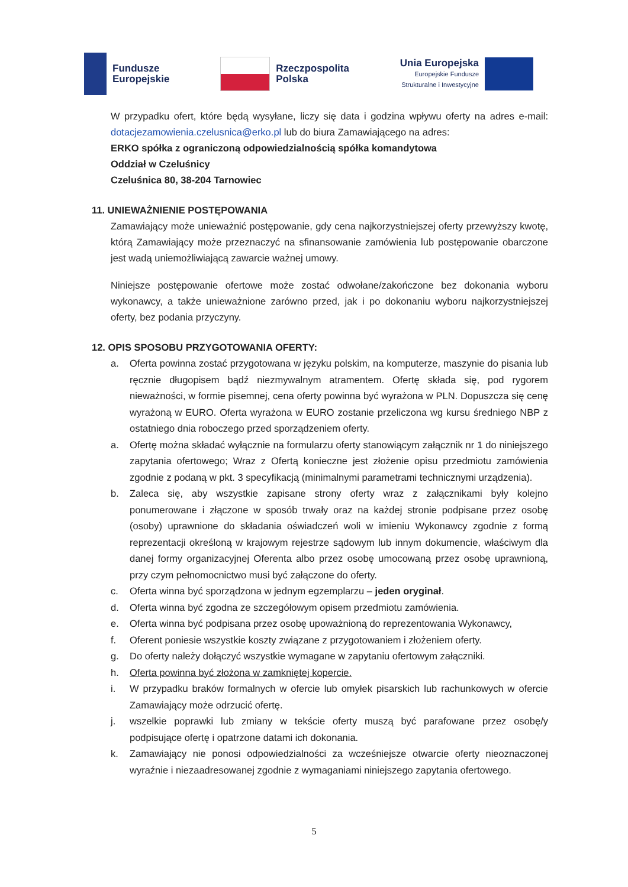Fundusze
Europejskie
Rzeczpospolita
Polska
Unia Europejska
Europejskie Fundusze
Strukturalne i Inwestycyjne
W przypadku ofert, które będą wysyłane, liczy się data i godzina wpływu oferty na adres e-mail: dotacjezamowienia.czelusnica@erko.pl lub do biura Zamawiającego na adres:
ERKO spółka z ograniczoną odpowiedzialnością spółka komandytowa
Oddział w Czeluśnicy
Czeluśnica 80, 38-204 Tarnowiec
11. UNIEWAŻNIENIE POSTĘPOWANIA
Zamawiający może unieważnić postępowanie, gdy cena najkorzystniejszej oferty przewyższy kwotę, którą Zamawiający może przeznaczyć na sfinansowanie zamówienia lub postępowanie obarczone jest wadą uniemożliwiającą zawarcie ważnej umowy.
Niniejsze postępowanie ofertowe może zostać odwołane/zakończone bez dokonania wyboru wykonawcy, a także unieważnione zarówno przed, jak i po dokonaniu wyboru najkorzystniejszej oferty, bez podania przyczyny.
12. OPIS SPOSOBU PRZYGOTOWANIA OFERTY:
a. Oferta powinna zostać przygotowana w języku polskim, na komputerze, maszynie do pisania lub ręcznie długopisem bądź niezmywalnym atramentem. Ofertę składa się, pod rygorem nieważności, w formie pisemnej, cena oferty powinna być wyrażona w PLN. Dopuszcza się cenę wyrażoną w EURO. Oferta wyrażona w EURO zostanie przeliczona wg kursu średniego NBP z ostatniego dnia roboczego przed sporządzeniem oferty.
a. Ofertę można składać wyłącznie na formularzu oferty stanowiącym załącznik nr 1 do niniejszego zapytania ofertowego; Wraz z Ofertą konieczne jest złożenie opisu przedmiotu zamówienia zgodnie z podaną w pkt. 3 specyfikacją (minimalnymi parametrami technicznymi urządzenia).
b. Zaleca się, aby wszystkie zapisane strony oferty wraz z załącznikami były kolejno ponumerowane i złączone w sposób trwały oraz na każdej stronie podpisane przez osobę (osoby) uprawnione do składania oświadczeń woli w imieniu Wykonawcy zgodnie z formą reprezentacji określoną w krajowym rejestrze sądowym lub innym dokumencie, właściwym dla danej formy organizacyjnej Oferenta albo przez osobę umocowaną przez osobę uprawnioną, przy czym pełnomocnictwo musi być załączone do oferty.
c. Oferta winna być sporządzona w jednym egzemplarzu – jeden oryginał.
d. Oferta winna być zgodna ze szczegółowym opisem przedmiotu zamówienia.
e. Oferta winna być podpisana przez osobę upoważnioną do reprezentowania Wykonawcy,
f. Oferent poniesie wszystkie koszty związane z przygotowaniem i złożeniem oferty.
g. Do oferty należy dołączyć wszystkie wymagane w zapytaniu ofertowym załączniki.
h. Oferta powinna być złożona w zamkniętej kopercie.
i. W przypadku braków formalnych w ofercie lub omyłek pisarskich lub rachunkowych w ofercie Zamawiający może odrzucić ofertę.
j. wszelkie poprawki lub zmiany w tekście oferty muszą być parafowane przez osobę/y podpisujące ofertę i opatrzone datami ich dokonania.
k. Zamawiający nie ponosi odpowiedzialności za wcześniejsze otwarcie oferty nieoznaczonej wyraźnie i niezaadresowanej zgodnie z wymaganiami niniejszego zapytania ofertowego.
5